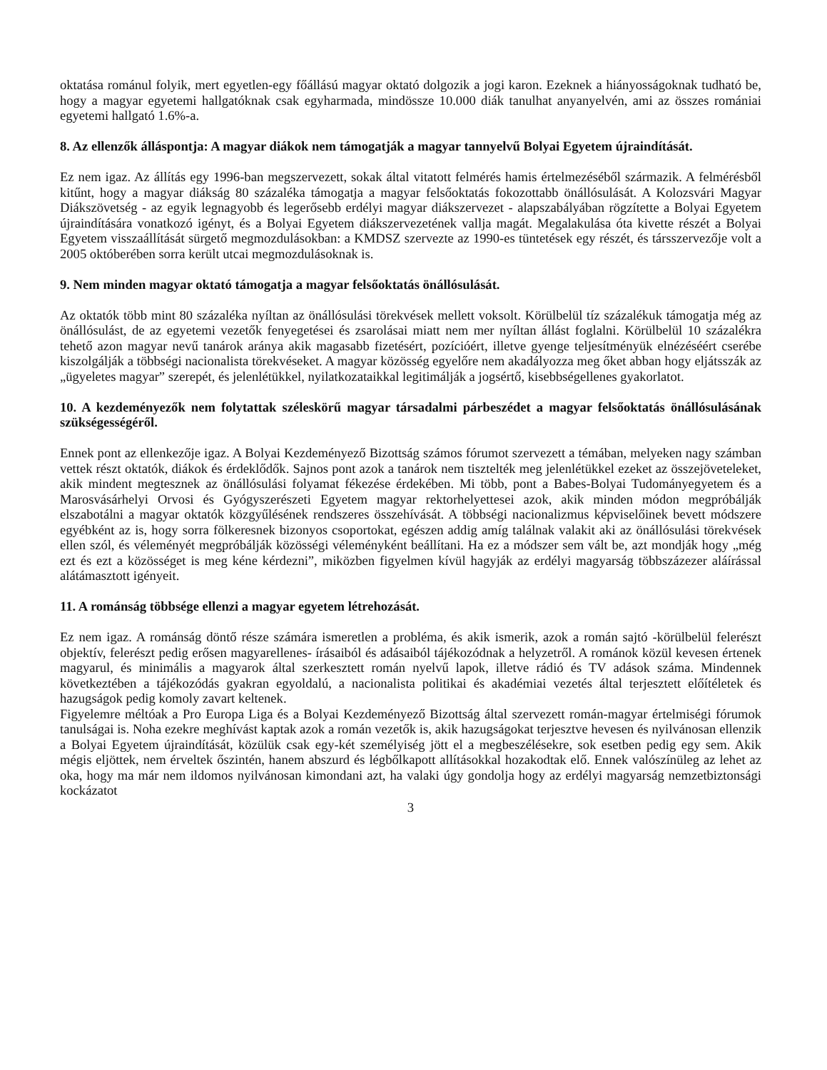oktatása románul folyik, mert egyetlen-egy főállású magyar oktató dolgozik a jogi karon. Ezeknek a hiányosságoknak tudható be, hogy a magyar egyetemi hallgatóknak csak egyharmada, mindössze 10.000 diák tanulhat anyanyelvén, ami az összes romániai egyetemi hallgató 1.6%-a.
8. Az ellenzők álláspontja: A magyar diákok nem támogatják a magyar tannyelvű Bolyai Egyetem újraindítását.
Ez nem igaz. Az állítás egy 1996-ban megszervezett, sokak által vitatott felmérés hamis értelmezéséből származik. A felmérésből kitűnt, hogy a magyar diákság 80 százaléka támogatja a magyar felsőoktatás fokozottabb önállósulását. A Kolozsvári Magyar Diákszövetség - az egyik legnagyobb és legerősebb erdélyi magyar diákszervezet - alapszabályában rögzítette a Bolyai Egyetem újraindítására vonatkozó igényt, és a Bolyai Egyetem diákszervezetének vallja magát. Megalakulása óta kivette részét a Bolyai Egyetem visszaállítását sürgető megmozdulásokban: a KMDSZ szervezte az 1990-es tüntetések egy részét, és társszervezője volt a 2005 októberében sorra került utcai megmozdulásoknak is.
9. Nem minden magyar oktató támogatja a magyar felsőoktatás önállósulását.
Az oktatók több mint 80 százaléka nyíltan az önállósulási törekvések mellett voksolt. Körülbelül tíz százalékuk támogatja még az önállósulást, de az egyetemi vezetők fenyegetései és zsarolásai miatt nem mer nyíltan állást foglalni. Körülbelül 10 százalékra tehető azon magyar nevű tanárok aránya akik magasabb fizetésért, pozícióért, illetve gyenge teljesítményük elnézéséért cserébe kiszolgálják a többségi nacionalista törekvéseket. A magyar közösség egyelőre nem akadályozza meg őket abban hogy eljátsszák az „ügyeletes magyar” szerepét, és jelenlétükkel, nyilatkozataikkal legitimálják a jogsértő, kisebbségellenes gyakorlatot.
10. A kezdeményezők nem folytattak széleskörű magyar társadalmi párbeszédet a magyar felsőoktatás önállósulásának szükségességéről.
Ennek pont az ellenkezője igaz. A Bolyai Kezdeményező Bizottság számos fórumot szervezett a témában, melyeken nagy számban vettek részt oktatók, diákok és érdeklődők. Sajnos pont azok a tanárok nem tisztelték meg jelenlétükkel ezeket az összejöveteleket, akik mindent megtesznek az önállósulási folyamat fékezése érdekében. Mi több, pont a Babes-Bolyai Tudományegyetem és a Marosvásárhelyi Orvosi és Gyógyszerészeti Egyetem magyar rektorhelyettesei azok, akik minden módon megpróbálják elszabotálni a magyar oktatók közgyűlésének rendszeres összehívását. A többségi nacionalizmus képviselőinek bevett módszere egyébként az is, hogy sorra fölkeresnek bizonyos csoportokat, egészen addig amíg találnak valakit aki az önállósulási törekvések ellen szól, és véleményét megpróbálják közösségi véleményként beállítani. Ha ez a módszer sem vált be, azt mondják hogy „még ezt és ezt a közösséget is meg kéne kérdezni”, miközben figyelmen kívül hagyják az erdélyi magyarság többszázezer aláírással alátámasztott igényeit.
11. A románság többsége ellenzi a magyar egyetem létrehozását.
Ez nem igaz. A románság döntő része számára ismeretlen a probléma, és akik ismerik, azok a román sajtó -körülbelül felerészt objektív, felerészt pedig erősen magyarellenes- írásaiból és adásaiból tájékozódnak a helyzetről. A románok közül kevesen értenek magyarul, és minimális a magyarok által szerkesztett román nyelvű lapok, illetve rádió és TV adások száma. Mindennek következtében a tájékozódás gyakran egyoldalú, a nacionalista politikai és akadémiai vezetés által terjesztett előítéletek és hazugságok pedig komoly zavart keltenek.
Figyelemre méltóak a Pro Europa Liga és a Bolyai Kezdeményező Bizottság által szervezett román-magyar értelmiségi fórumok tanulságai is. Noha ezekre meghívást kaptak azok a román vezetők is, akik hazugságokat terjesztve hevesen és nyilvánosan ellenzik a Bolyai Egyetem újraindítását, közülük csak egy-két személyiség jött el a megbeszélésekre, sok esetben pedig egy sem. Akik mégis eljöttek, nem érveltek őszintén, hanem abszurd és légbőlkapott allításokkal hozakodtak elő. Ennek valószínüleg az lehet az oka, hogy ma már nem ildomos nyilvánosan kimondani azt, ha valaki úgy gondolja hogy az erdélyi magyarság nemzetbiztonsági kockázatot
3